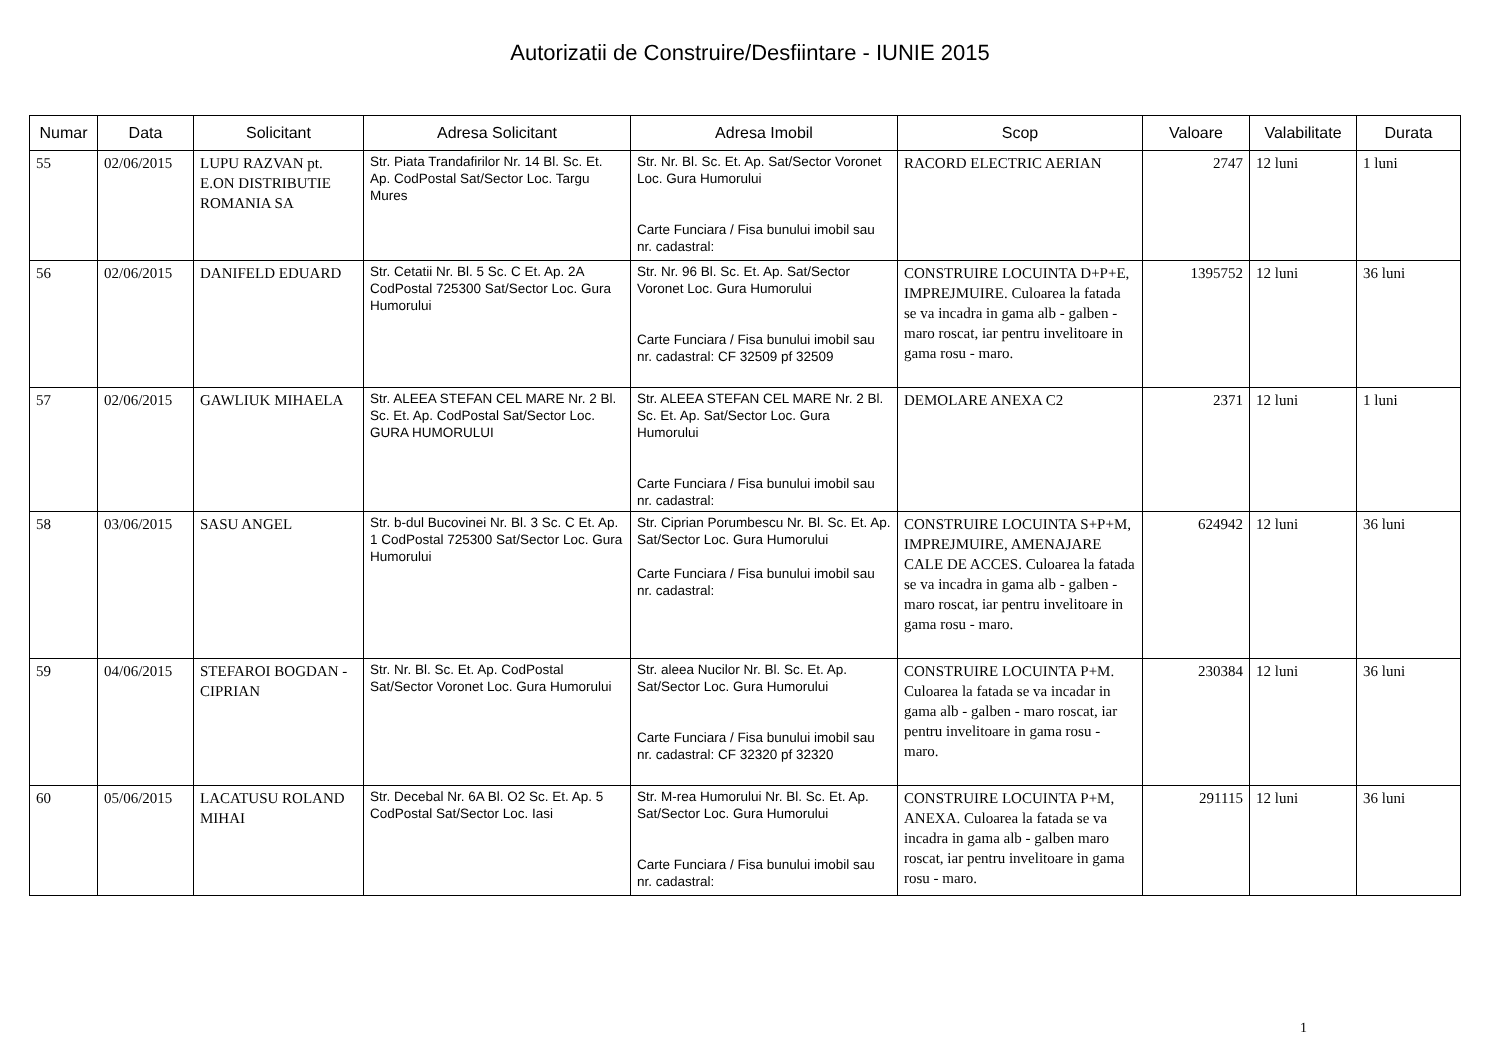Autorizatii de Construire/Desfiintare - IUNIE 2015
| Numar | Data | Solicitant | Adresa Solicitant | Adresa Imobil | Scop | Valoare | Valabilitate | Durata |
| --- | --- | --- | --- | --- | --- | --- | --- | --- |
| 55 | 02/06/2015 | LUPU RAZVAN pt. E.ON DISTRIBUTIE ROMANIA SA | Str. Piata Trandafirilor Nr. 14 Bl. Sc. Et. Ap. CodPostal Sat/Sector Loc. Targu Mures | Str. Nr. Bl. Sc. Et. Ap. Sat/Sector Voronet Loc. Gura Humorului Carte Funciara / Fisa bunului imobil sau nr. cadastral: | RACORD ELECTRIC AERIAN | 2747 | 12 luni | 1 luni |
| 56 | 02/06/2015 | DANIFELD EDUARD | Str. Cetatii Nr. Bl. 5 Sc. C Et. Ap. 2A CodPostal 725300 Sat/Sector Loc. Gura Humorului | Str. Nr. 96 Bl. Sc. Et. Ap. Sat/Sector Voronet Loc. Gura Humorului Carte Funciara / Fisa bunului imobil sau nr. cadastral: CF 32509 pf 32509 | CONSTRUIRE LOCUINTA D+P+E, IMPREJMUIRE. Culoarea la fatada se va incadra in gama alb - galben - maro roscat, iar pentru invelitoare in gama rosu - maro. | 1395752 | 12 luni | 36 luni |
| 57 | 02/06/2015 | GAWLIUK MIHAELA | Str. ALEEA STEFAN CEL MARE Nr. 2 Bl. Sc. Et. Ap. CodPostal Sat/Sector Loc. GURA HUMORULUI | Str. ALEEA STEFAN CEL MARE Nr. 2 Bl. Sc. Et. Ap. Sat/Sector Loc. Gura Humorului Carte Funciara / Fisa bunului imobil sau nr. cadastral: | DEMOLARE ANEXA C2 | 2371 | 12 luni | 1 luni |
| 58 | 03/06/2015 | SASU ANGEL | Str. b-dul Bucovinei Nr. Bl. 3 Sc. C Et. Ap. 1 CodPostal 725300 Sat/Sector Loc. Gura Humorului | Str. Ciprian Porumbescu Nr. Bl. Sc. Et. Ap. Sat/Sector Loc. Gura Humorului Carte Funciara / Fisa bunului imobil sau nr. cadastral: | CONSTRUIRE LOCUINTA S+P+M, IMPREJMUIRE, AMENAJARE CALE DE ACCES. Culoarea la fatada se va incadra in gama alb - galben - maro roscat, iar pentru invelitoare in gama rosu - maro. | 624942 | 12 luni | 36 luni |
| 59 | 04/06/2015 | STEFAROI BOGDAN - CIPRIAN | Str. Nr. Bl. Sc. Et. Ap. CodPostal Sat/Sector Voronet Loc. Gura Humorului | Str. aleea Nucilor Nr. Bl. Sc. Et. Ap. Sat/Sector Loc. Gura Humorului Carte Funciara / Fisa bunului imobil sau nr. cadastral: CF 32320 pf 32320 | CONSTRUIRE LOCUINTA P+M. Culoarea la fatada se va incadar in gama alb - galben - maro roscat, iar pentru invelitoare in gama rosu - maro. | 230384 | 12 luni | 36 luni |
| 60 | 05/06/2015 | LACATUSU ROLAND MIHAI | Str. Decebal Nr. 6A Bl. O2 Sc. Et. Ap. 5 CodPostal Sat/Sector Loc. Iasi | Str. M-rea Humorului Nr. Bl. Sc. Et. Ap. Sat/Sector Loc. Gura Humorului Carte Funciara / Fisa bunului imobil sau nr. cadastral: | CONSTRUIRE LOCUINTA P+M, ANEXA. Culoarea la fatada se va incadra in gama alb - galben maro roscat, iar pentru invelitoare in gama rosu - maro. | 291115 | 12 luni | 36 luni |
1